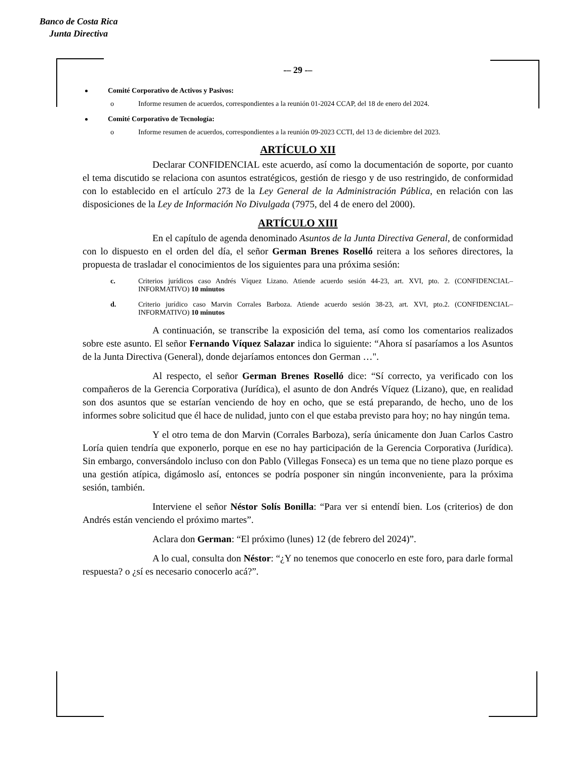Banco de Costa Rica
Junta Directiva
-– 29 -–
Comité Corporativo de Activos y Pasivos:
o Informe resumen de acuerdos, correspondientes a la reunión 01-2024 CCAP, del 18 de enero del 2024.
Comité Corporativo de Tecnología:
o Informe resumen de acuerdos, correspondientes a la reunión 09-2023 CCTI, del 13 de diciembre del 2023.
ARTÍCULO XII
Declarar CONFIDENCIAL este acuerdo, así como la documentación de soporte, por cuanto el tema discutido se relaciona con asuntos estratégicos, gestión de riesgo y de uso restringido, de conformidad con lo establecido en el artículo 273 de la Ley General de la Administración Pública, en relación con las disposiciones de la Ley de Información No Divulgada (7975, del 4 de enero del 2000).
ARTÍCULO XIII
En el capítulo de agenda denominado Asuntos de la Junta Directiva General, de conformidad con lo dispuesto en el orden del día, el señor German Brenes Roselló reitera a los señores directores, la propuesta de trasladar el conocimientos de los siguientes para una próxima sesión:
c. Criterios jurídicos caso Andrés Víquez Lizano. Atiende acuerdo sesión 44-23, art. XVI, pto. 2. (CONFIDENCIAL–INFORMATIVO) 10 minutos
d. Criterio jurídico caso Marvin Corrales Barboza. Atiende acuerdo sesión 38-23, art. XVI, pto.2. (CONFIDENCIAL–INFORMATIVO) 10 minutos
A continuación, se transcribe la exposición del tema, así como los comentarios realizados sobre este asunto. El señor Fernando Víquez Salazar indica lo siguiente: “Ahora sí pasaríamos a los Asuntos de la Junta Directiva (General), donde dejaríamos entonces don German …".
Al respecto, el señor German Brenes Roselló dice: “Sí correcto, ya verificado con los compañeros de la Gerencia Corporativa (Jurídica), el asunto de don Andrés Víquez (Lizano), que, en realidad son dos asuntos que se estarían venciendo de hoy en ocho, que se está preparando, de hecho, uno de los informes sobre solicitud que él hace de nulidad, junto con el que estaba previsto para hoy; no hay ningún tema.
Y el otro tema de don Marvin (Corrales Barboza), sería únicamente don Juan Carlos Castro Loría quien tendría que exponerlo, porque en ese no hay participación de la Gerencia Corporativa (Jurídica). Sin embargo, conversándolo incluso con don Pablo (Villegas Fonseca) es un tema que no tiene plazo porque es una gestión atípica, digámoslo así, entonces se podría posponer sin ningún inconveniente, para la próxima sesión, también.
Interviene el señor Néstor Solís Bonilla: “Para ver si entendí bien. Los (criterios) de don Andrés están venciendo el próximo martes”.
Aclara don German: “El próximo (lunes) 12 (de febrero del 2024)”.
A lo cual, consulta don Néstor: “¿Y no tenemos que conocerlo en este foro, para darle formal respuesta? o ¿sí es necesario conocerlo acá?”.